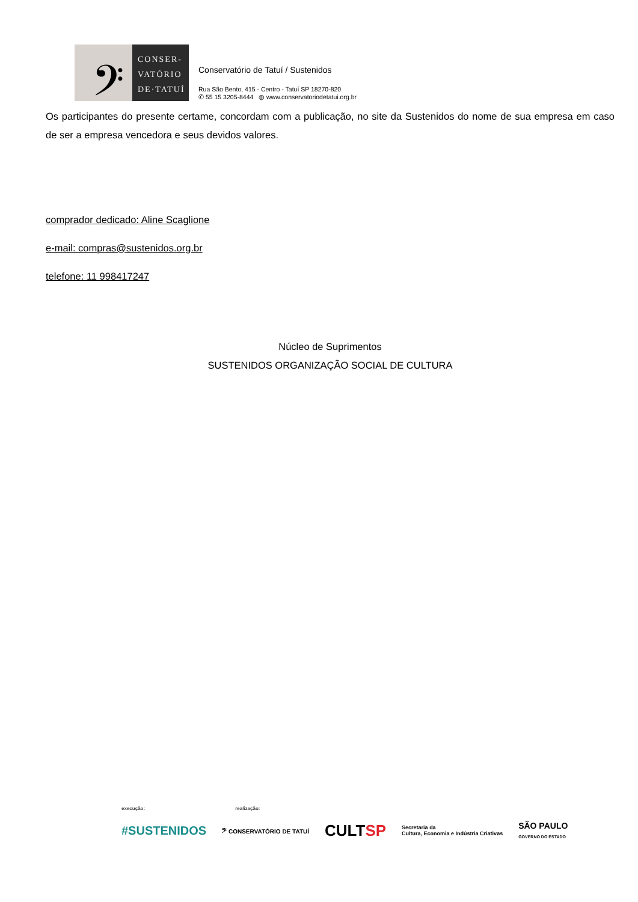𝄢
CONSER-
VATÓRIO
DE·TATUÍ
Conservatório de Tatuí / Sustenidos
Rua São Bento, 415 - Centro - Tatuí SP 18270-820
✆ 55 15 3205-8444 ◍ www.conservatoriodetatui.org.br
Os participantes do presente certame, concordam com a publicação, no site da Sustenidos do nome de sua empresa em caso de ser a empresa vencedora e seus devidos valores.
comprador dedicado: Aline Scaglione
e-mail: compras@sustenidos.org.br
telefone: 11 998417247
Núcleo de Suprimentos
SUSTENIDOS ORGANIZAÇÃO SOCIAL DE CULTURA
execução: realização:
#SUSTENIDOS 𝄢 CONSERVATÓRIO DE TATUÍ CULTSP Secretaria da
Cultura, Economia e Indústria Criativas SÃO PAULO
GOVERNO DO ESTADO